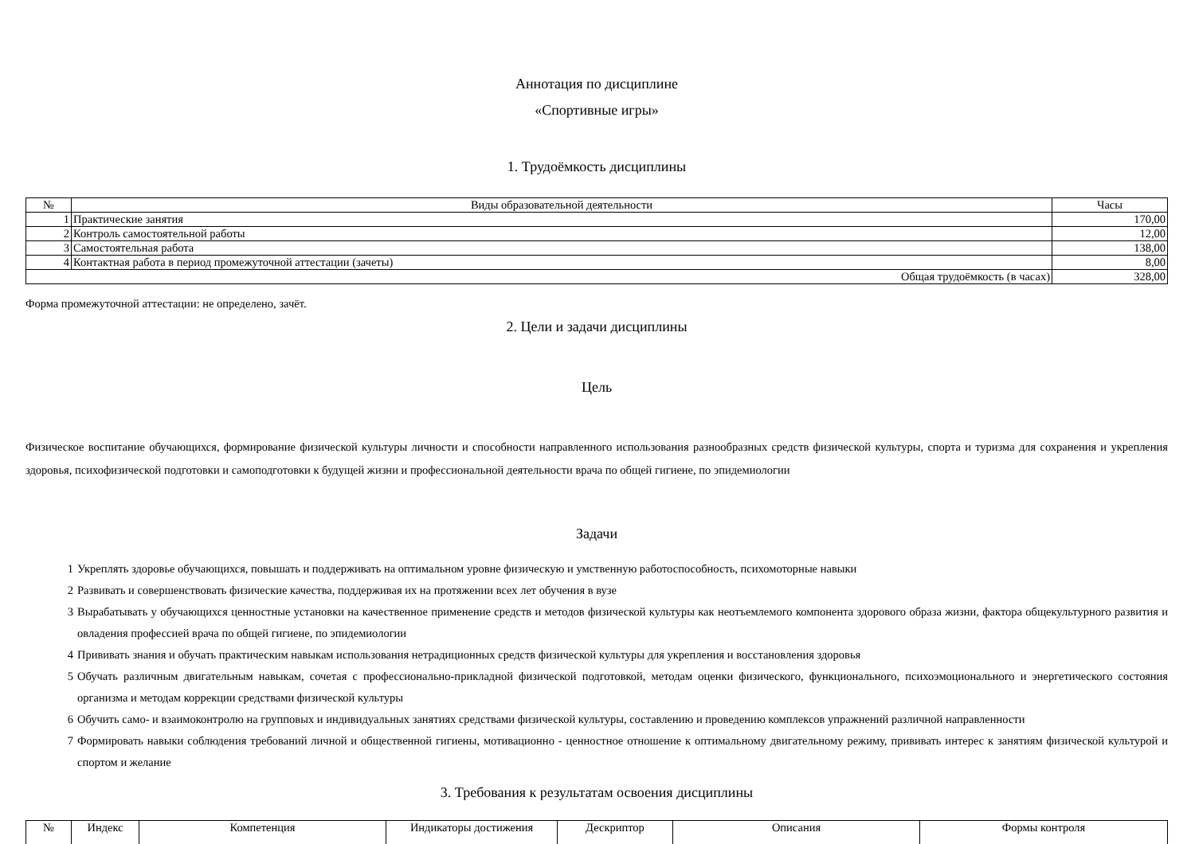Аннотация по дисциплине
«Спортивные игры»
1. Трудоёмкость дисциплины
| № | Виды образовательной деятельности | Часы |
| --- | --- | --- |
| 1 | Практические занятия | 170,00 |
| 2 | Контроль самостоятельной работы | 12,00 |
| 3 | Самостоятельная работа | 138,00 |
| 4 | Контактная работа в период промежуточной аттестации (зачеты) | 8,00 |
| Общая трудоёмкость (в часах) | | 328,00 |
Форма промежуточной аттестации: не определено, зачёт.
2. Цели и задачи дисциплины
Цель
Физическое воспитание обучающихся, формирование физической культуры личности и способности направленного использования разнообразных средств физической культуры, спорта и туризма для сохранения и укрепления здоровья, психофизической подготовки и самоподготовки к будущей жизни и профессиональной деятельности врача по общей гигиене, по эпидемиологии
Задачи
1 Укреплять здоровье обучающихся, повышать и поддерживать на оптимальном уровне физическую и умственную работоспособность, психомоторные навыки
2 Развивать и совершенствовать физические качества, поддерживая их на протяжении всех лет обучения в вузе
3 Вырабатывать у обучающихся ценностные установки на качественное применение средств и методов физической культуры как неотъемлемого компонента здорового образа жизни, фактора общекультурного развития и овладения профессией врача по общей гигиене, по эпидемиологии
4 Прививать знания и обучать практическим навыкам использования нетрадиционных средств физической культуры для укрепления и восстановления здоровья
5 Обучать различным двигательным навыкам, сочетая с профессионально-прикладной физической подготовкой, методам оценки физического, функционального, психоэмоционального и энергетического состояния организма и методам коррекции средствами физической культуры
6 Обучить само- и взаимоконтролю на групповых и индивидуальных занятиях средствами физической культуры, составлению и проведению комплексов упражнений различной направленности
7 Формировать навыки соблюдения требований личной и общественной гигиены, мотивационно - ценностное отношение к оптимальному двигательному режиму, прививать интерес к занятиям физической культурой и спортом и желание
3. Требования к результатам освоения дисциплины
| № | Индекс | Компетенция | Индикаторы достижения | Дескриптор | Описания | Формы контроля |
| --- | --- | --- | --- | --- | --- | --- |